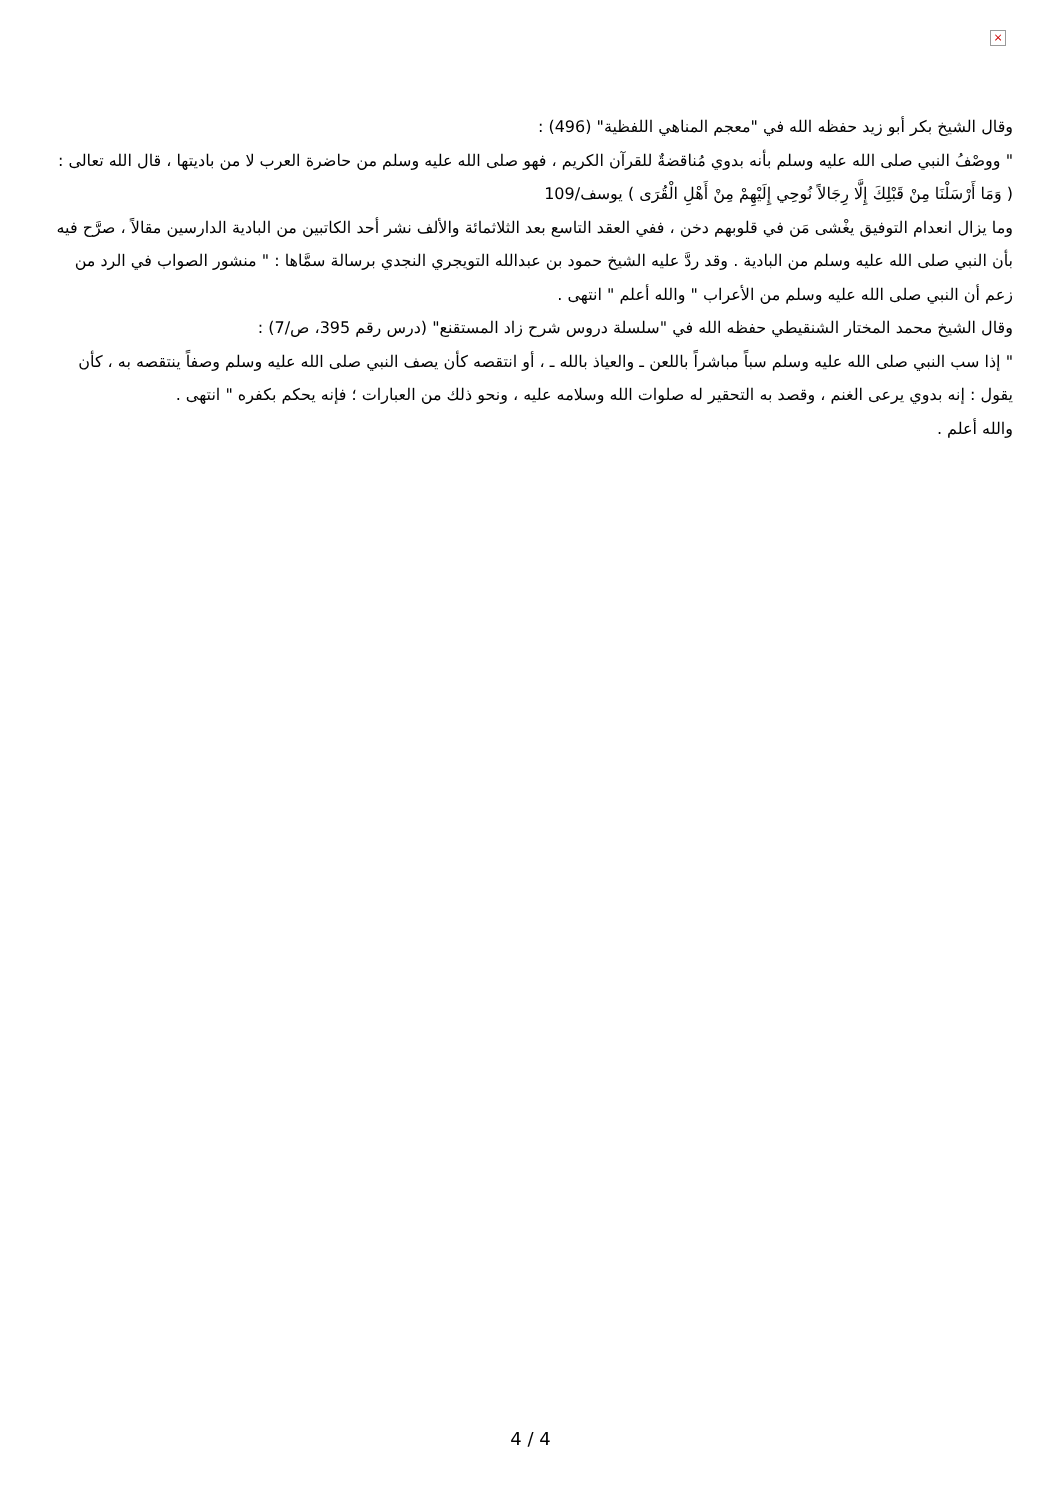×
وقال الشيخ بكر أبو زيد حفظه الله في "معجم المناهي اللفظية" (496) :
" ووصْفُ النبي صلى الله عليه وسلم بأنه بدوي مُناقضةٌ للقرآن الكريم ، فهو صلى الله عليه وسلم من حاضرة العرب لا من باديتها ، قال الله تعالى : ( وَمَا أَرْسَلْنَا مِنْ قَبْلِكَ إِلَّا رِجَالاً نُوحِي إِلَيْهِمْ مِنْ أَهْلِ الْقُرَى ) يوسف/109
وما يزال انعدام التوفيق يغْشى مَن في قلوبهم دخن ، ففي العقد التاسع بعد الثلاثمائة والألف نشر أحد الكاتبين من البادية الدارسين مقالاً ، صرَّح فيه بأن النبي صلى الله عليه وسلم من البادية . وقد ردَّ عليه الشيخ حمود بن عبدالله التويجري النجدي برسالة سمَّاها : " منشور الصواب في الرد من زعم أن النبي صلى الله عليه وسلم من الأعراب " والله أعلم " انتهى .
وقال الشيخ محمد المختار الشنقيطي حفظه الله في "سلسلة دروس شرح زاد المستقنع" (درس رقم 395، ص/7) :
" إذا سب النبي صلى الله عليه وسلم سباً مباشراً باللعن ـ والعياذ بالله ـ ، أو انتقصه كأن يصف النبي صلى الله عليه وسلم وصفاً ينتقصه به ، كأن يقول : إنه بدوي يرعى الغنم ، وقصد به التحقير له صلوات الله وسلامه عليه ، ونحو ذلك من العبارات ؛ فإنه يحكم بكفره " انتهى .
والله أعلم .
4 / 4